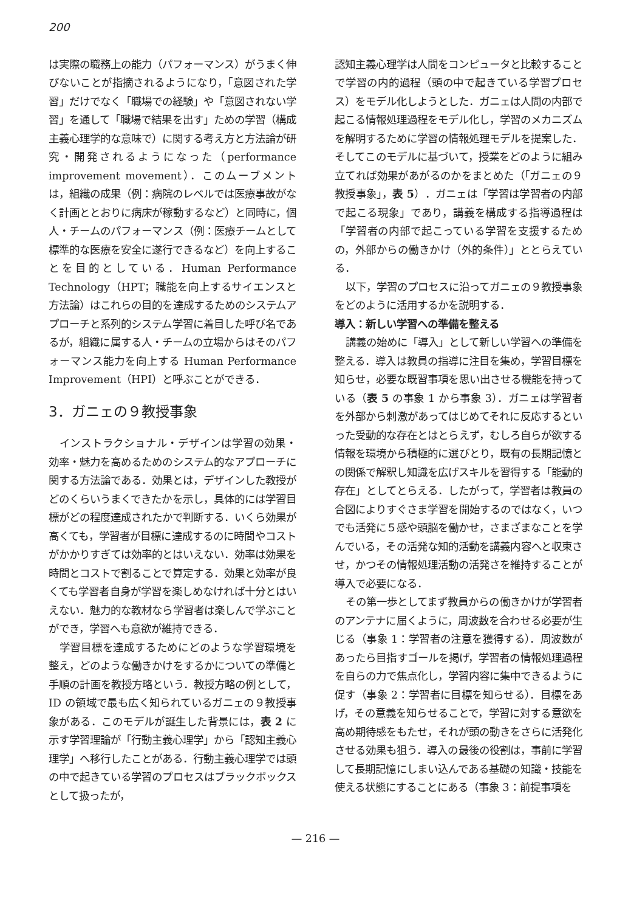200
は実際の職務上の能力（パフォーマンス）がうまく伸びないことが指摘されるようになり，「意図された学習」だけでなく「職場での経験」や「意図されない学習」を通して「職場で結果を出す」ための学習（構成主義心理学的な意味で）に関する考え方と方法論が研究・開発されるようになった（performance improvement movement）．このムーブメントは，組織の成果（例：病院のレベルでは医療事故がなく計画ととおりに病床が稼動するなど）と同時に，個人・チームのパフォーマンス（例：医療チームとして標準的な医療を安全に遂行できるなど）を向上することを目的としている．Human Performance Technology（HPT；職能を向上するサイエンスと方法論）はこれらの目的を達成するためのシステムアプローチと系列的システム学習に着目した呼び名であるが，組織に属する人・チームの立場からはそのパフォーマンス能力を向上する Human Performance Improvement（HPI）と呼ぶことができる．
3．ガニェの９教授事象
インストラクショナル・デザインは学習の効果・効率・魅力を高めるためのシステム的なアプローチに関する方法論である．効果とは，デザインした教授がどのくらいうまくできたかを示し，具体的には学習目標がどの程度達成されたかで判断する．いくら効果が高くても，学習者が目標に達成するのに時間やコストがかかりすぎては効率的とはいえない．効率は効果を時間とコストで割ることで算定する．効果と効率が良くても学習者自身が学習を楽しめなければ十分とはいえない．魅力的な教材なら学習者は楽しんで学ぶことができ，学習へも意欲が維持できる．
学習目標を達成するためにどのような学習環境を整え，どのような働きかけをするかについての準備と手順の計画を教授方略という．教授方略の例として，ID の領域で最も広く知られているガニェの９教授事象がある．このモデルが誕生した背景には，表 2 に示す学習理論が「行動主義心理学」から「認知主義心理学」へ移行したことがある．行動主義心理学では頭の中で起きている学習のプロセスはブラックボックスとして扱ったが，
認知主義心理学は人間をコンピュータと比較することで学習の内的過程（頭の中で起きている学習プロセス）をモデル化しようとした．ガニェは人間の内部で起こる情報処理過程をモデル化し，学習のメカニズムを解明するために学習の情報処理モデルを提案した．そしてこのモデルに基づいて，授業をどのように組み立てれば効果があがるのかをまとめた（「ガニェの９教授事象」，表 5）．ガニェは「学習は学習者の内部で起こる現象」であり，講義を構成する指導過程は「学習者の内部で起こっている学習を支援するための，外部からの働きかけ（外的条件）」ととらえている．
以下，学習のプロセスに沿ってガニェの９教授事象をどのように活用するかを説明する．
導入：新しい学習への準備を整える
講義の始めに「導入」として新しい学習への準備を整える．導入は教員の指導に注目を集め，学習目標を知らせ，必要な既習事項を思い出させる機能を持っている（表 5 の事象 1 から事象 3）．ガニェは学習者を外部から刺激があってはじめてそれに反応するといった受動的な存在とはとらえず，むしろ自らが欲する情報を環境から積極的に選びとり，既有の長期記憶との関係で解釈し知識を広げスキルを習得する「能動的存在」としてとらえる．したがって，学習者は教員の合図によりすぐさま学習を開始するのではなく，いつでも活発に５感や頭脳を働かせ，さまざまなことを学んでいる，その活発な知的活動を講義内容へと収束させ，かつその情報処理活動の活発さを維持することが導入で必要になる．
その第一歩としてまず教員からの働きかけが学習者のアンテナに届くように，周波数を合わせる必要が生じる（事象 1：学習者の注意を獲得する）．周波数があったら目指すゴールを掲げ，学習者の情報処理過程を自らの力で焦点化し，学習内容に集中できるように促す（事象 2：学習者に目標を知らせる）．目標をあげ，その意義を知らせることで，学習に対する意欲を高め期待感をもたせ，それが頭の動きをさらに活発化させる効果も狙う．導入の最後の役割は，事前に学習して長期記憶にしまい込んである基礎の知識・技能を使える状態にすることにある（事象 3：前提事項を
— 216 —